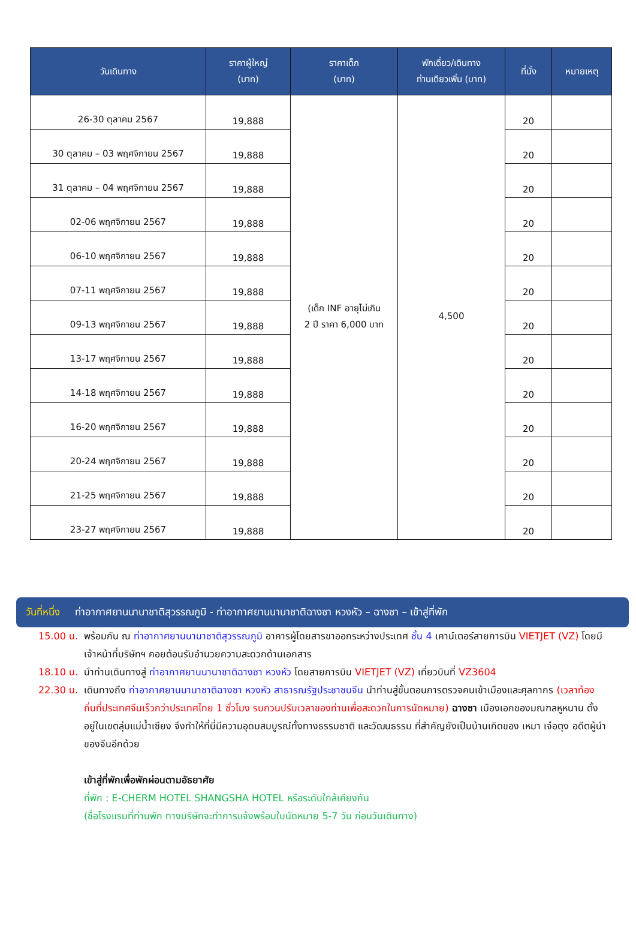| วันเดินทาง | ราคาผู้ใหญ่ (บาท) | ราคาเด็ก (บาท) | พักเดี่ยว/เดินทาง ท่านเดียวเพิ่ม (บาท) | ที่นั่ง | หมายเหตุ |
| --- | --- | --- | --- | --- | --- |
| 26-30 ตุลาคม 2567 | 19,888 | (เด็ก INF อายุไม่เกิน 2 ปี ราคา 6,000 บาท | 4,500 | 20 | |
| 30 ตุลาคม – 03 พฤศจิกายน 2567 | 19,888 | | | 20 | |
| 31 ตุลาคม – 04 พฤศจิกายน 2567 | 19,888 | | | 20 | |
| 02-06 พฤศจิกายน 2567 | 19,888 | | | 20 | |
| 06-10 พฤศจิกายน 2567 | 19,888 | | | 20 | |
| 07-11 พฤศจิกายน 2567 | 19,888 | | | 20 | |
| 09-13 พฤศจิกายน 2567 | 19,888 | | | 20 | |
| 13-17 พฤศจิกายน 2567 | 19,888 | | | 20 | |
| 14-18 พฤศจิกายน 2567 | 19,888 | | | 20 | |
| 16-20 พฤศจิกายน 2567 | 19,888 | | | 20 | |
| 20-24 พฤศจิกายน 2567 | 19,888 | | | 20 | |
| 21-25 พฤศจิกายน 2567 | 19,888 | | | 20 | |
| 23-27 พฤศจิกายน 2567 | 19,888 | | | 20 | |
วันที่หนึ่ง ท่าอากาศยานนานาชาติสุวรรณภูมิ - ท่าอากาศยานนานาชาติฉางซา หวงหัว – ฉางซา – เข้าสู่ที่พัก
15.00 น. พร้อมกัน ณ ท่าอากาศยานนานาชาติสุวรรณภูมิ อาคารผู้โดยสารขาออกระหว่างประเทศ ชั้น 4 เคาน์เตอร์สายการบิน VIETJET (VZ) โดยมีเจ้าหน้าที่บริษัทฯ คอยต้อนรับอำนวยความสะดวกด้านเอกสาร
18.10 น. นำท่านเดินทางสู่ ท่าอากาศยานนานาชาติฉางซา หวงหัว โดยสายการบิน VIETJET (VZ) เที่ยวบินที่ VZ3604
22.30 น. เดินทางถึง ท่าอากาศยานนานาชาติฉางซา หวงหัว สาธารณรัฐประชาชนจีน นำท่านสู่ขั้นตอนการตรวจคนเข้าเมืองและศุลกากร (เวลาท้องถิ่นที่ประเทศจีนเร็วกว่าประเทศไทย 1 ชั่วโมง รบกวนปรับเวลาของท่านเพื่อสะดวกในการนัดหมาย) ฉางซา เมืองเอกของมณฑลหูหนาน ตั้งอยู่ในเขตลุ่มแม่น้ำเซียง จึงทำให้ที่นี่มีความอุดมสมบูรณ์ทั้งทางธรรมชาติ และวัฒนธรรม ที่สำคัญยังเป็นบ้านเกิดของ เหมา เจ๋อตุง อดีตผู้นำของจีนอีกด้วย
เข้าสู่ที่พักเพื่อพักผ่อนตามอัธยาศัย
ที่พัก : E-CHERM HOTEL SHANGSHA HOTEL หรือระดับใกล้เคียงกัน
(ชื่อโรงแรมที่ท่านพัก ทางบริษัทจะทำการแจ้งพร้อมใบนัดหมาย 5-7 วัน ก่อนวันเดินทาง)